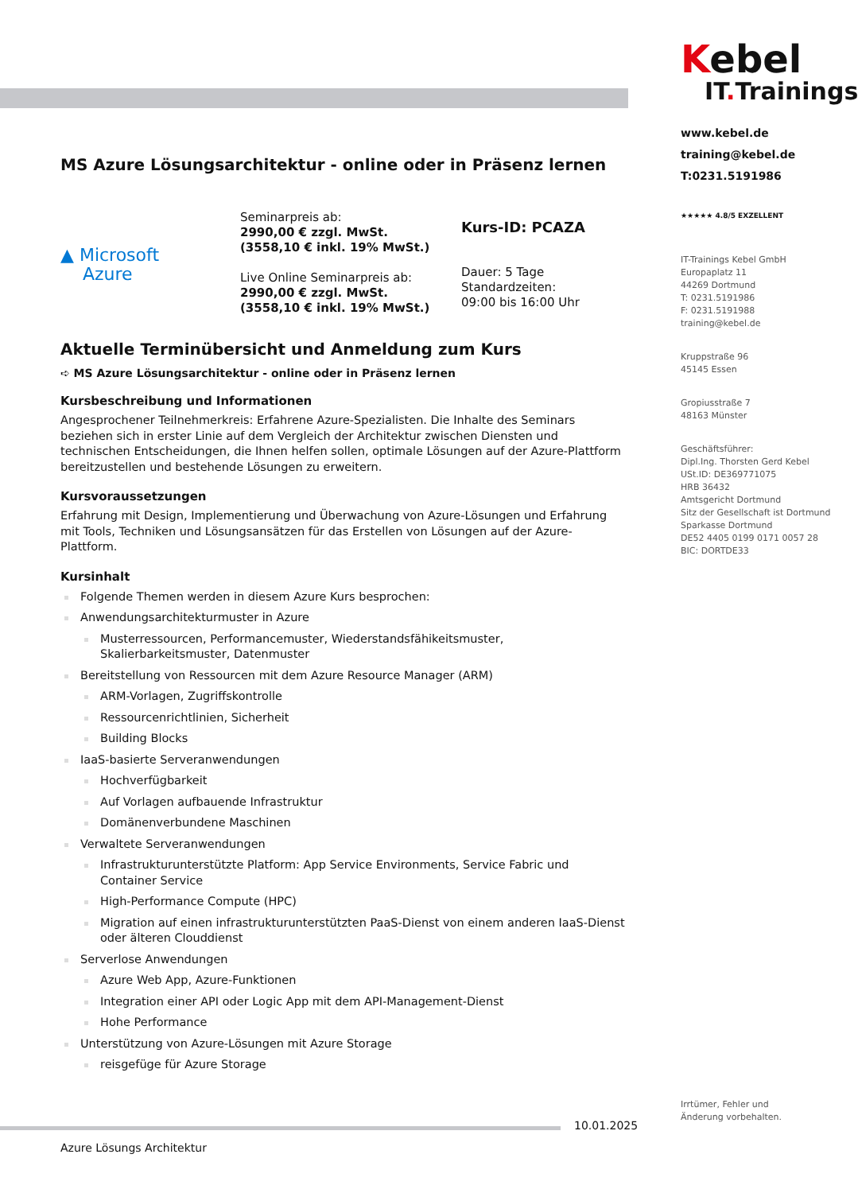Kebel
IT. Trainings
www.kebel.de
training@kebel.de
T:0231.5191986
★★★★★ 4.8/5 EXZELLENT
IT-Trainings Kebel GmbH
Europaplatz 11
44269 Dortmund
T: 0231.5191986
F: 0231.5191988
training@kebel.de
Kruppstraße 96
45145 Essen
Gropiusstraße 7
48163 Münster
Geschäftsführer:
Dipl.Ing. Thorsten Gerd Kebel
USt.ID: DE369771075
HRB 36432
Amtsgericht Dortmund
Sitz der Gesellschaft ist Dortmund
Sparkasse Dortmund
DE52 4405 0199 0171 0057 28
BIC: DORTDE33
Irrtümer, Fehler und
Änderung vorbehalten.
MS Azure Lösungsarchitektur - online oder in Präsenz lernen
▲ Microsoft
Azure
Seminarpreis ab:
2990,00 € zzgl. MwSt.
(3558,10 € inkl. 19% MwSt.)
Live Online Seminarpreis ab:
2990,00 € zzgl. MwSt.
(3558,10 € inkl. 19% MwSt.)
Kurs-ID: PCAZA
Dauer: 5 Tage
Standardzeiten:
09:00 bis 16:00 Uhr
Aktuelle Terminübersicht und Anmeldung zum Kurs
➪ MS Azure Lösungsarchitektur - online oder in Präsenz lernen
Kursbeschreibung und Informationen
Angesprochener Teilnehmerkreis: Erfahrene Azure-Spezialisten. Die Inhalte des Seminars beziehen sich in erster Linie auf dem Vergleich der Architektur zwischen Diensten und technischen Entscheidungen, die Ihnen helfen sollen, optimale Lösungen auf der Azure-Plattform bereitzustellen und bestehende Lösungen zu erweitern.
Kursvoraussetzungen
Erfahrung mit Design, Implementierung und Überwachung von Azure-Lösungen und Erfahrung mit Tools, Techniken und Lösungsansätzen für das Erstellen von Lösungen auf der Azure-Plattform.
Kursinhalt
Folgende Themen werden in diesem Azure Kurs besprochen:
Anwendungsarchitekturmuster in Azure
Musterressourcen, Performancemuster, Wiederstandsfähikeitsmuster, Skalierbarkeitsmuster, Datenmuster
Bereitstellung von Ressourcen mit dem Azure Resource Manager (ARM)
ARM-Vorlagen, Zugriffskontrolle
Ressourcenrichtlinien, Sicherheit
Building Blocks
IaaS-basierte Serveranwendungen
Hochverfügbarkeit
Auf Vorlagen aufbauende Infrastruktur
Domänenverbundene Maschinen
Verwaltete Serveranwendungen
Infrastrukturunterstützte Platform: App Service Environments, Service Fabric und Container Service
High-Performance Compute (HPC)
Migration auf einen infrastrukturunterstützten PaaS-Dienst von einem anderen IaaS-Dienst oder älteren Clouddienst
Serverlose Anwendungen
Azure Web App, Azure-Funktionen
Integration einer API oder Logic App mit dem API-Management-Dienst
Hohe Performance
Unterstützung von Azure-Lösungen mit Azure Storage
reisgefüge für Azure Storage
10.01.2025
Azure Lösungs Architektur